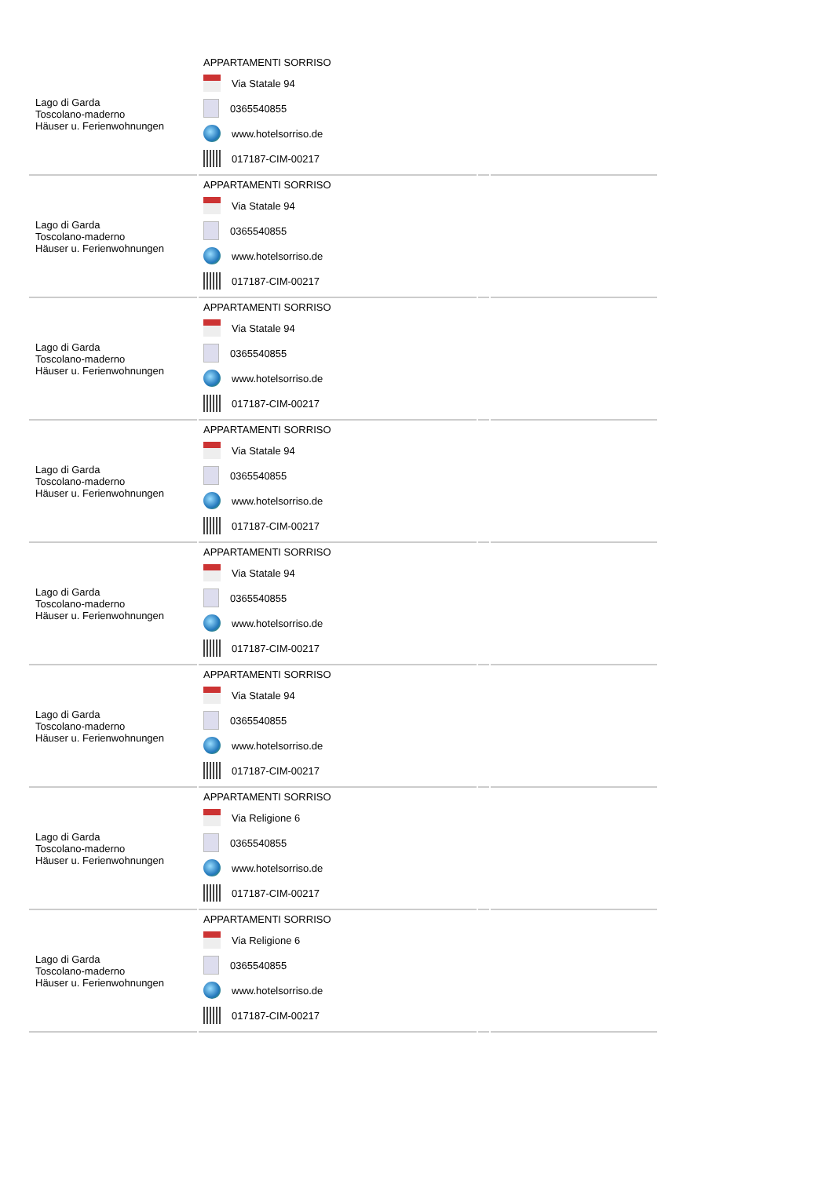| Lago di Garda Toscolano-maderno Häuser u. Ferienwohnungen | APPARTAMENTI SORRISO Via Statale 94 0365540855 www.hotelsorriso.de 017187-CIM-00217 | | |
| Lago di Garda Toscolano-maderno Häuser u. Ferienwohnungen | APPARTAMENTI SORRISO Via Statale 94 0365540855 www.hotelsorriso.de 017187-CIM-00217 | | |
| Lago di Garda Toscolano-maderno Häuser u. Ferienwohnungen | APPARTAMENTI SORRISO Via Statale 94 0365540855 www.hotelsorriso.de 017187-CIM-00217 | | |
| Lago di Garda Toscolano-maderno Häuser u. Ferienwohnungen | APPARTAMENTI SORRISO Via Statale 94 0365540855 www.hotelsorriso.de 017187-CIM-00217 | | |
| Lago di Garda Toscolano-maderno Häuser u. Ferienwohnungen | APPARTAMENTI SORRISO Via Statale 94 0365540855 www.hotelsorriso.de 017187-CIM-00217 | | |
| Lago di Garda Toscolano-maderno Häuser u. Ferienwohnungen | APPARTAMENTI SORRISO Via Statale 94 0365540855 www.hotelsorriso.de 017187-CIM-00217 | | |
| Lago di Garda Toscolano-maderno Häuser u. Ferienwohnungen | APPARTAMENTI SORRISO Via Religione 6 0365540855 www.hotelsorriso.de 017187-CIM-00217 | | |
| Lago di Garda Toscolano-maderno Häuser u. Ferienwohnungen | APPARTAMENTI SORRISO Via Religione 6 0365540855 www.hotelsorriso.de 017187-CIM-00217 | | |